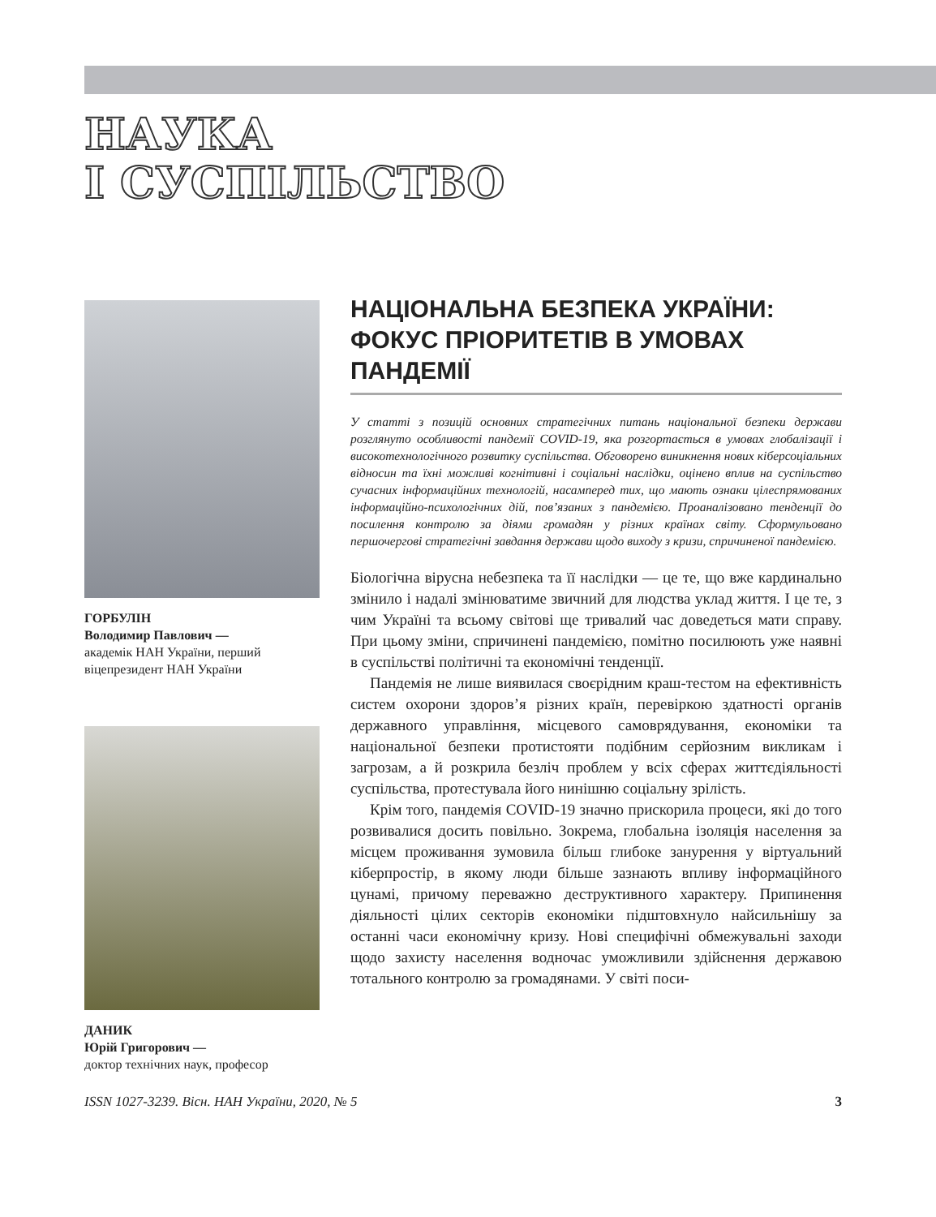НАУКА
І СУСПІЛЬСТВО
ГОРБУЛІН
Володимир Павлович —
академік НАН України, перший віцепрезидент НАН України
ДАНИК
Юрій Григорович —
доктор технічних наук, професор
НАЦІОНАЛЬНА БЕЗПЕКА УКРАЇНИ: ФОКУС ПРІОРИТЕТІВ В УМОВАХ ПАНДЕМІЇ
У статті з позицій основних стратегічних питань національної безпеки держави розглянуто особливості пандемії COVID-19, яка розгортається в умовах глобалізації і високотехнологічного розвитку суспільства. Обговорено виникнення нових кіберсоціальних відносин та їхні можливі когнітивні і соціальні наслідки, оцінено вплив на суспільство сучасних інформаційних технологій, насамперед тих, що мають ознаки цілеспрямованих інформаційно-психологічних дій, пов’язаних з пандемією. Проаналізовано тенденції до посилення контролю за діями громадян у різних країнах світу. Сформульовано першочергові стратегічні завдання держави щодо виходу з кризи, спричиненої пандемією.
Біологічна вірусна небезпека та її наслідки — це те, що вже кардинально змінило і надалі змінюватиме звичний для людства уклад життя. І це те, з чим Україні та всьому світові ще тривалий час доведеться мати справу. При цьому зміни, спричинені пандемією, помітно посилюють уже наявні в суспільстві політичні та економічні тенденції.
Пандемія не лише виявилася своєрідним краш-тестом на ефективність систем охорони здоров’я різних країн, перевіркою здатності органів державного управління, місцевого самоврядування, економіки та національної безпеки протистояти подібним серйозним викликам і загрозам, а й розкрила безліч проблем у всіх сферах життєдіяльності суспільства, протестувала його нинішню соціальну зрілість.
Крім того, пандемія COVID-19 значно прискорила процеси, які до того розвивалися досить повільно. Зокрема, глобальна ізоляція населення за місцем проживання зумовила більш глибоке занурення у віртуальний кіберпростір, в якому люди більше зазнають впливу інформаційного цунамі, причому переважно деструктивного характеру. Припинення діяльності цілих секторів економіки підштовхнуло найсильнішу за останні часи економічну кризу. Нові специфічні обмежувальні заходи щодо захисту населення водночас уможливили здійснення державою тотального контролю за громадянами. У світі поси-
ISSN 1027-3239. Вісн. НАН України, 2020, № 5 3